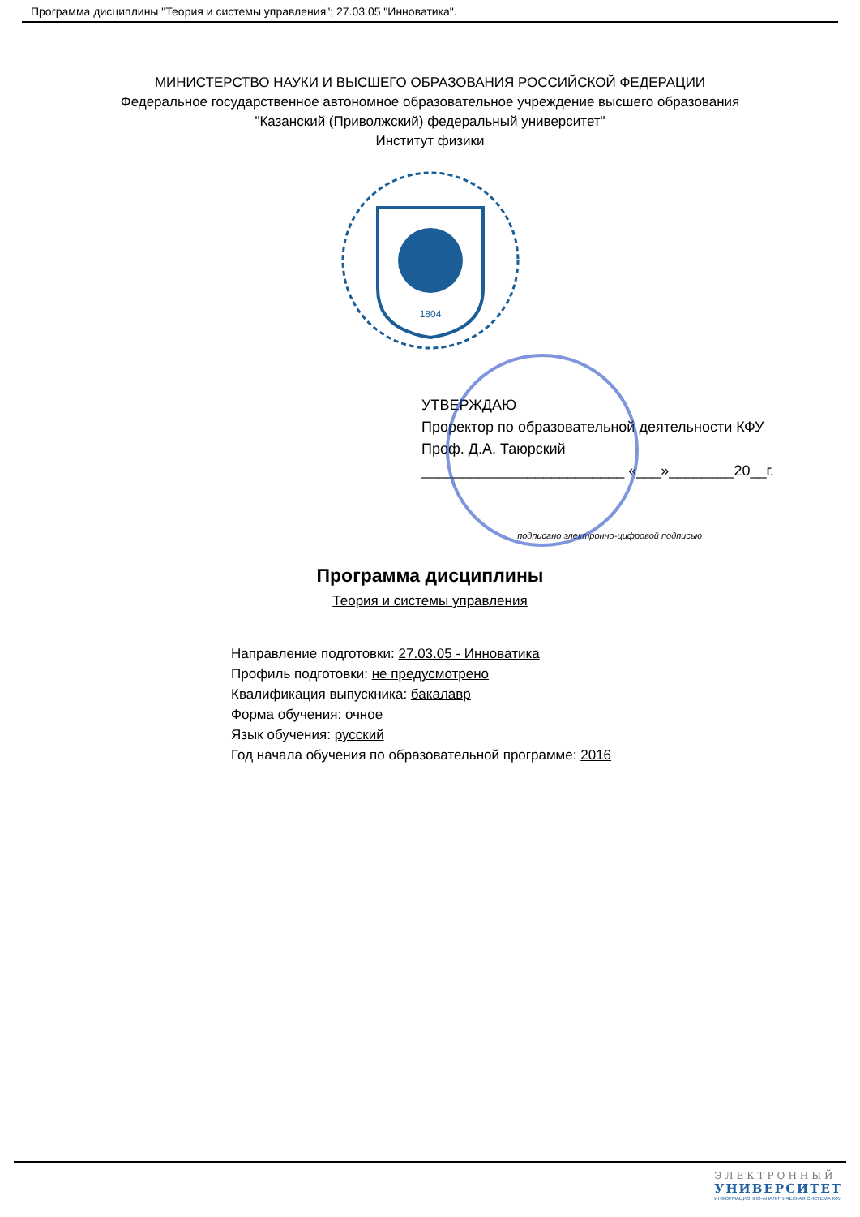Программа дисциплины "Теория и системы управления"; 27.03.05 "Инноватика".
МИНИСТЕРСТВО НАУКИ И ВЫСШЕГО ОБРАЗОВАНИЯ РОССИЙСКОЙ ФЕДЕРАЦИИ
Федеральное государственное автономное образовательное учреждение высшего образования
"Казанский (Приволжский) федеральный университет"
Институт физики
1804
УТВЕРЖДАЮ
Проректор по образовательной деятельности КФУ
Проф. Д.А. Таюрский
_________________________ «___»________20__г.
подписано электронно-цифровой подписью
Программа дисциплины
Теория и системы управления
Направление подготовки: 27.03.05 - Инноватика
Профиль подготовки: не предусмотрено
Квалификация выпускника: бакалавр
Форма обучения: очное
Язык обучения: русский
Год начала обучения по образовательной программе: 2016
ЭЛЕКТРОННЫЙ
УНИВЕРСИТЕТ
ИНФОРМАЦИОННО-АНАЛИТИЧЕСКАЯ СИСТЕМА КФУ